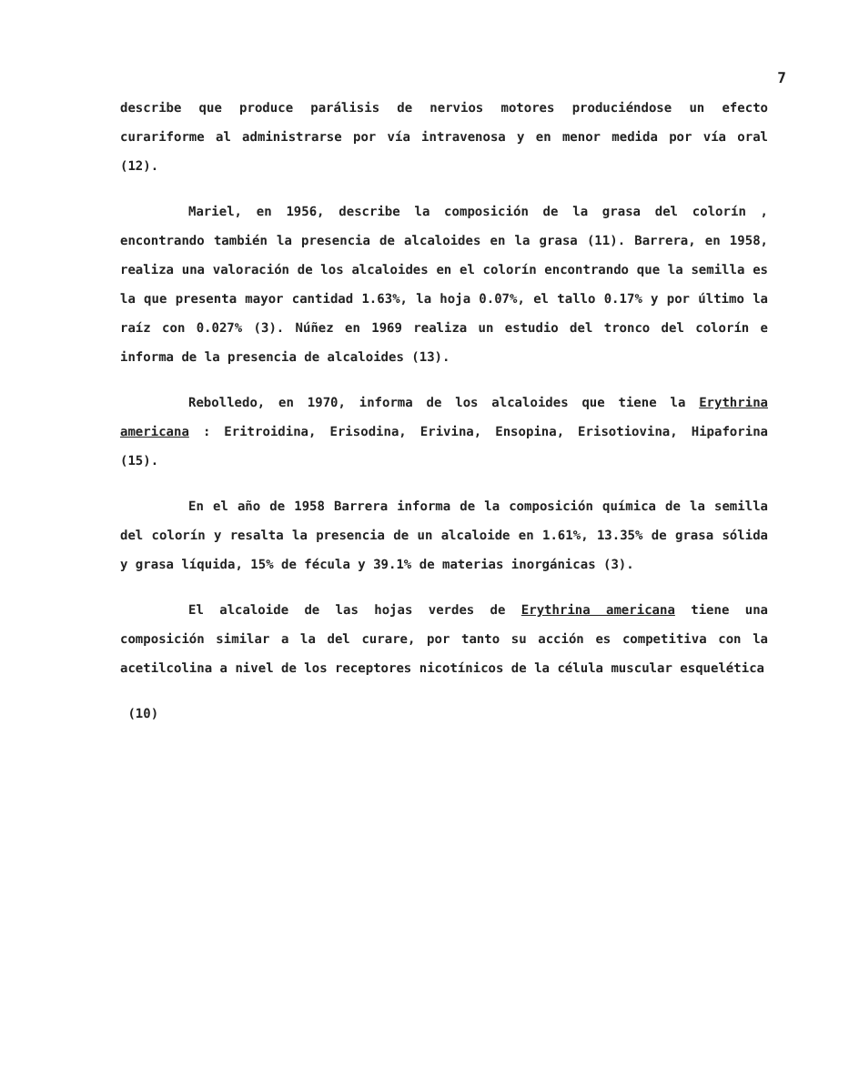7
describe que produce parálisis de nervios motores produciéndose un efecto curariforme al administrarse por vía intravenosa y en menor medida por vía oral (12).
Mariel, en 1956, describe la composición de la grasa del colorín , encontrando también la presencia de alcaloides en la grasa (11). Barrera, en 1958, realiza una valoración de los alcaloides en el colorín encontrando que la semilla es la que presenta mayor cantidad 1.63%, la hoja 0.07%, el tallo 0.17% y por último la raíz con 0.027% (3). Núñez en 1969 realiza un estudio del tronco del colorín e informa de la presencia de alcaloides (13).
Rebolledo, en 1970, informa de los alcaloides que tiene la Erythrina americana : Eritroidina, Erisodina, Erivina, Ensopina, Erisotiovina, Hipaforina (15).
En el año de 1958 Barrera informa de la composición química de la semilla del colorín y resalta la presencia de un alcaloide en 1.61%, 13.35% de grasa sólida y grasa líquida, 15% de fécula y 39.1% de materias inorgánicas (3).
El alcaloide de las hojas verdes de Erythrina americana tiene una composición similar a la del curare, por tanto su acción es competitiva con la acetilcolina a nivel de los receptores nicotínicos de la célula muscular esquelética
(10)